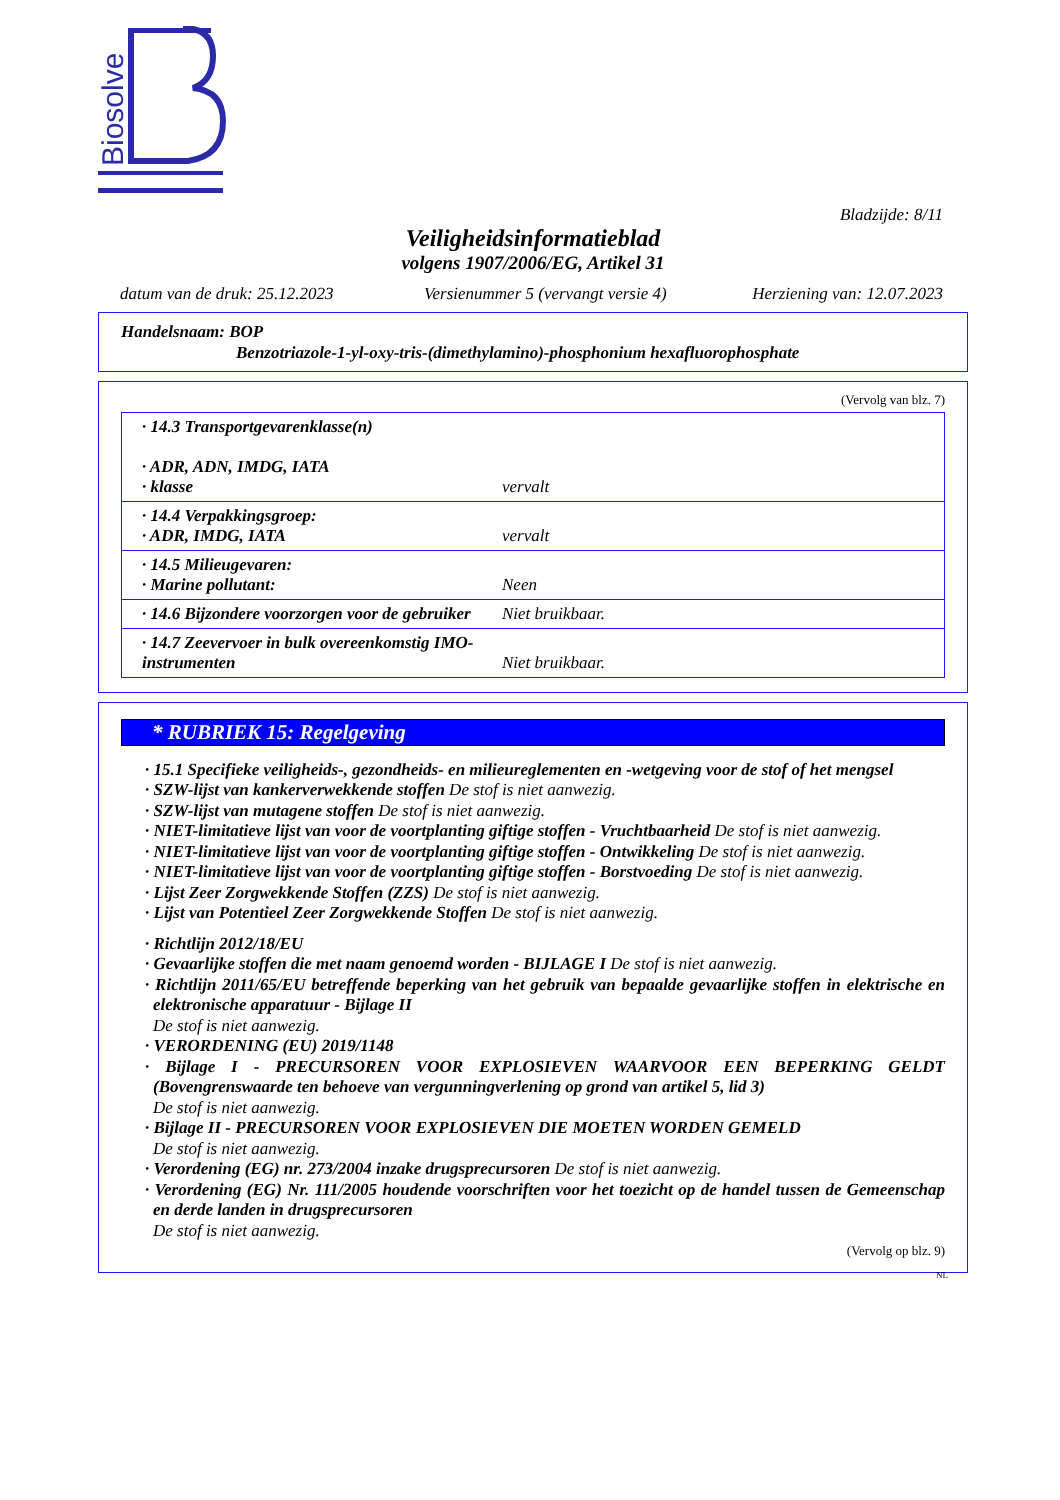Biosolve
Bladzijde: 8/11
Veiligheidsinformatieblad
volgens 1907/2006/EG, Artikel 31
| datum van de druk: 25.12.2023 | Versienummer 5 (vervangt versie 4) | Herziening van: 12.07.2023 |
Handelsnaam: BOP
Benzotriazole-1-yl-oxy-tris-(dimethylamino)-phosphonium hexafluorophosphate
(Vervolg van blz. 7)
| · 14.3 Transportgevarenklasse(n) · ADR, ADN, IMDG, IATA · klasse | vervalt |
| · 14.4 Verpakkingsgroep: · ADR, IMDG, IATA | vervalt |
| · 14.5 Milieugevaren: · Marine pollutant: | Neen |
| · 14.6 Bijzondere voorzorgen voor de gebruiker | Niet bruikbaar. |
| · 14.7 Zeevervoer in bulk overeenkomstig IMO-instrumenten | Niet bruikbaar. |
* RUBRIEK 15: Regelgeving
· 15.1 Specifieke veiligheids-, gezondheids- en milieureglementen en -wetgeving voor de stof of het mengsel
· SZW-lijst van kankerverwekkende stoffen De stof is niet aanwezig.
· SZW-lijst van mutagene stoffen De stof is niet aanwezig.
· NIET-limitatieve lijst van voor de voortplanting giftige stoffen - Vruchtbaarheid De stof is niet aanwezig.
· NIET-limitatieve lijst van voor de voortplanting giftige stoffen - Ontwikkeling De stof is niet aanwezig.
· NIET-limitatieve lijst van voor de voortplanting giftige stoffen - Borstvoeding De stof is niet aanwezig.
· Lijst Zeer Zorgwekkende Stoffen (ZZS) De stof is niet aanwezig.
· Lijst van Potentieel Zeer Zorgwekkende Stoffen De stof is niet aanwezig.
· Richtlijn 2012/18/EU
· Gevaarlijke stoffen die met naam genoemd worden - BIJLAGE I De stof is niet aanwezig.
· Richtlijn 2011/65/EU betreffende beperking van het gebruik van bepaalde gevaarlijke stoffen in elektrische en elektronische apparatuur - Bijlage II
De stof is niet aanwezig.
· VERORDENING (EU) 2019/1148
· Bijlage I - PRECURSOREN VOOR EXPLOSIEVEN WAARVOOR EEN BEPERKING GELDT (Bovengrenswaarde ten behoeve van vergunningverlening op grond van artikel 5, lid 3)
De stof is niet aanwezig.
· Bijlage II - PRECURSOREN VOOR EXPLOSIEVEN DIE MOETEN WORDEN GEMELD
De stof is niet aanwezig.
· Verordening (EG) nr. 273/2004 inzake drugsprecursoren De stof is niet aanwezig.
· Verordening (EG) Nr. 111/2005 houdende voorschriften voor het toezicht op de handel tussen de Gemeenschap en derde landen in drugsprecursoren
De stof is niet aanwezig.
(Vervolg op blz. 9)
NL